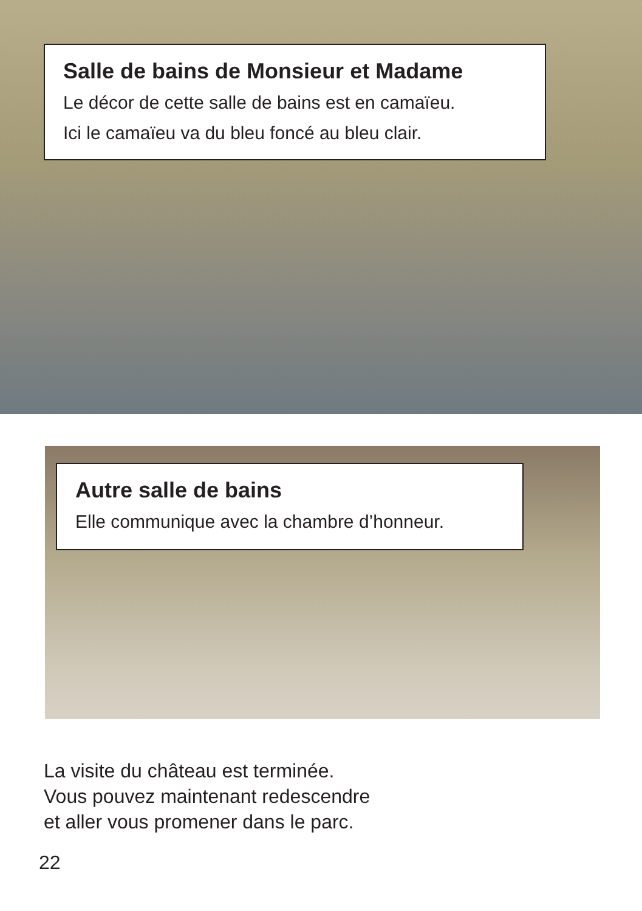Salle de bains de Monsieur et Madame
Le décor de cette salle de bains est en camaïeu.
Ici le camaïeu va du bleu foncé au bleu clair.
Autre salle de bains
Elle communique avec la chambre d’honneur.
La visite du château est terminée.
Vous pouvez maintenant redescendre
et aller vous promener dans le parc.
22